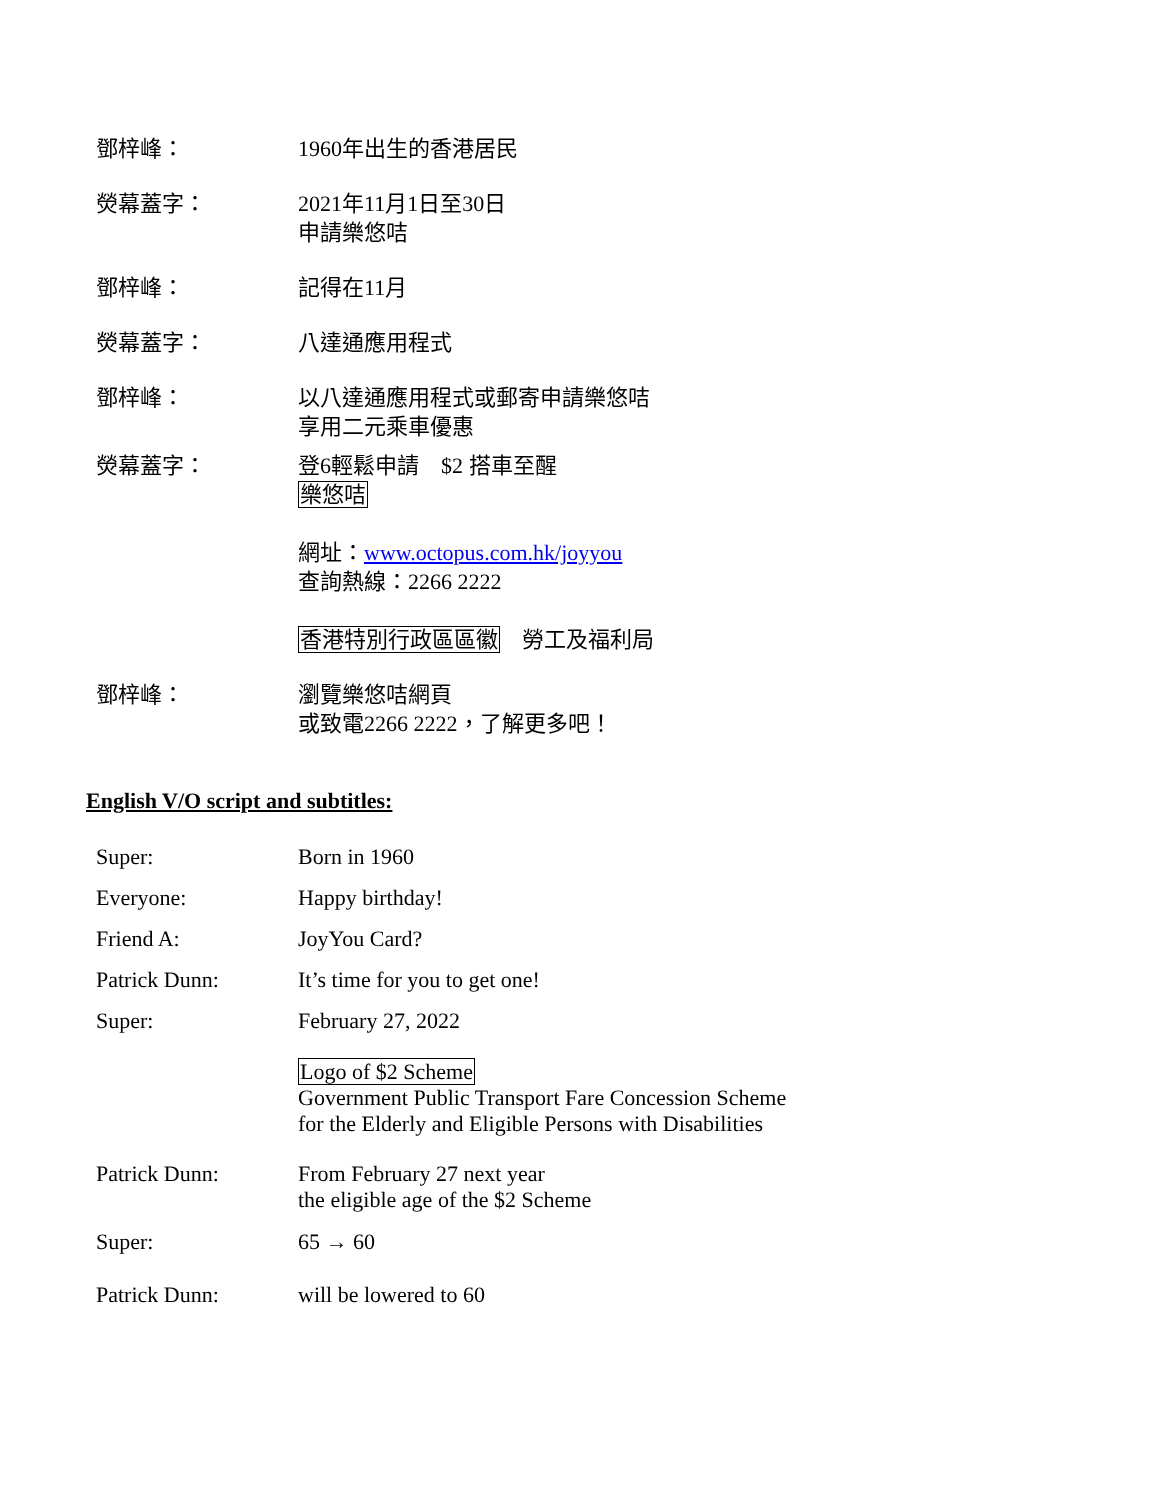鄧梓峰： 1960年出生的香港居民
熒幕蓋字： 2021年11月1日至30日
申請樂悠咭
鄧梓峰： 記得在11月
熒幕蓋字： 八達通應用程式
鄧梓峰： 以八達通應用程式或郵寄申請樂悠咭
享用二元乘車優惠
熒幕蓋字： 登6輕鬆申請　$2 搭車至醒
樂悠咭
網址：www.octopus.com.hk/joyyou
查詢熱線：2266 2222
香港特別行政區區徽　勞工及福利局
鄧梓峰： 瀏覽樂悠咭網頁
或致電2266 2222，了解更多吧！
English V/O script and subtitles:
Super: Born in 1960
Everyone: Happy birthday!
Friend A: JoyYou Card?
Patrick Dunn: It’s time for you to get one!
Super: February 27, 2022
Logo of $2 Scheme
Government Public Transport Fare Concession Scheme
for the Elderly and Eligible Persons with Disabilities
Patrick Dunn: From February 27 next year
the eligible age of the $2 Scheme
Super: 65 → 60
Patrick Dunn: will be lowered to 60